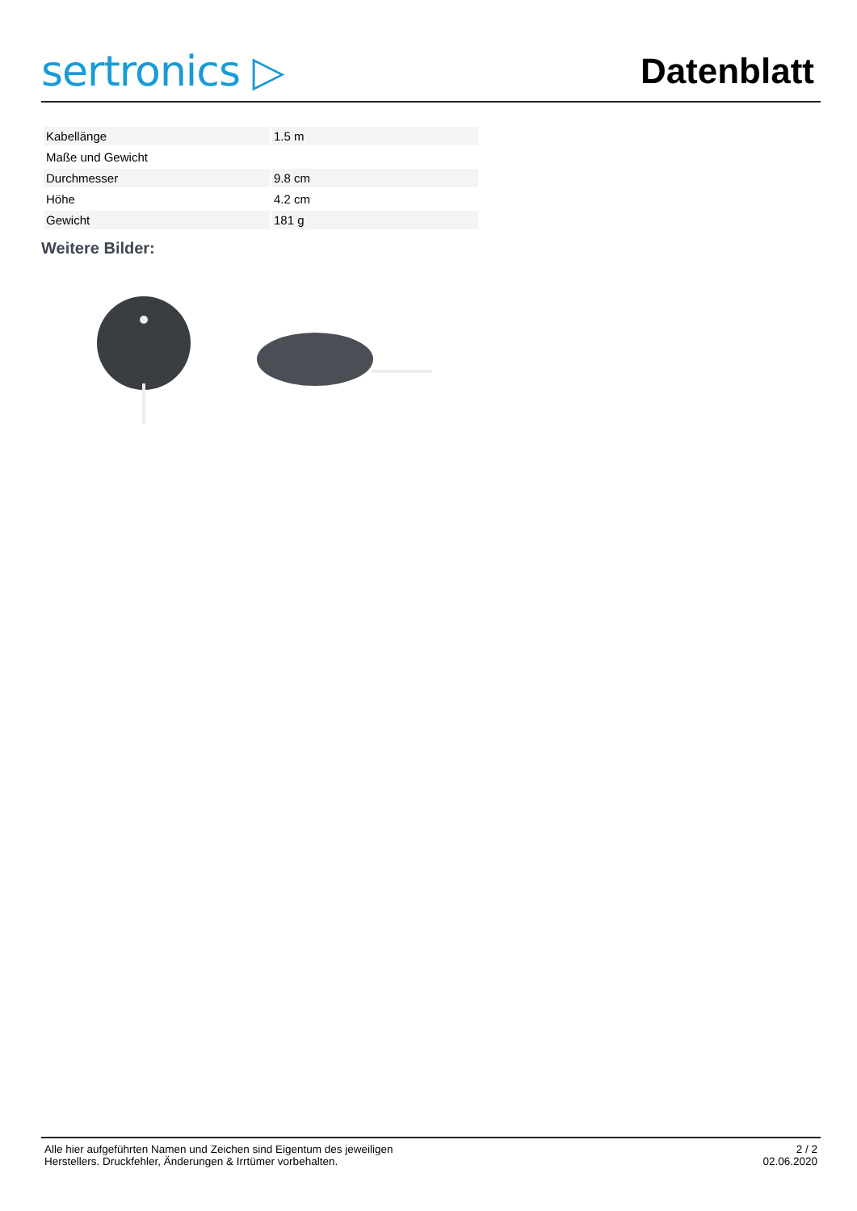sertronics ▷
Datenblatt
| Kabellänge | 1.5 m |
| Maße und Gewicht | |
| Durchmesser | 9.8 cm |
| Höhe | 4.2 cm |
| Gewicht | 181 g |
Weitere Bilder:
Alle hier aufgeführten Namen und Zeichen sind Eigentum des jeweiligen
Herstellers. Druckfehler, Änderungen & Irrtümer vorbehalten.
2 / 2
02.06.2020